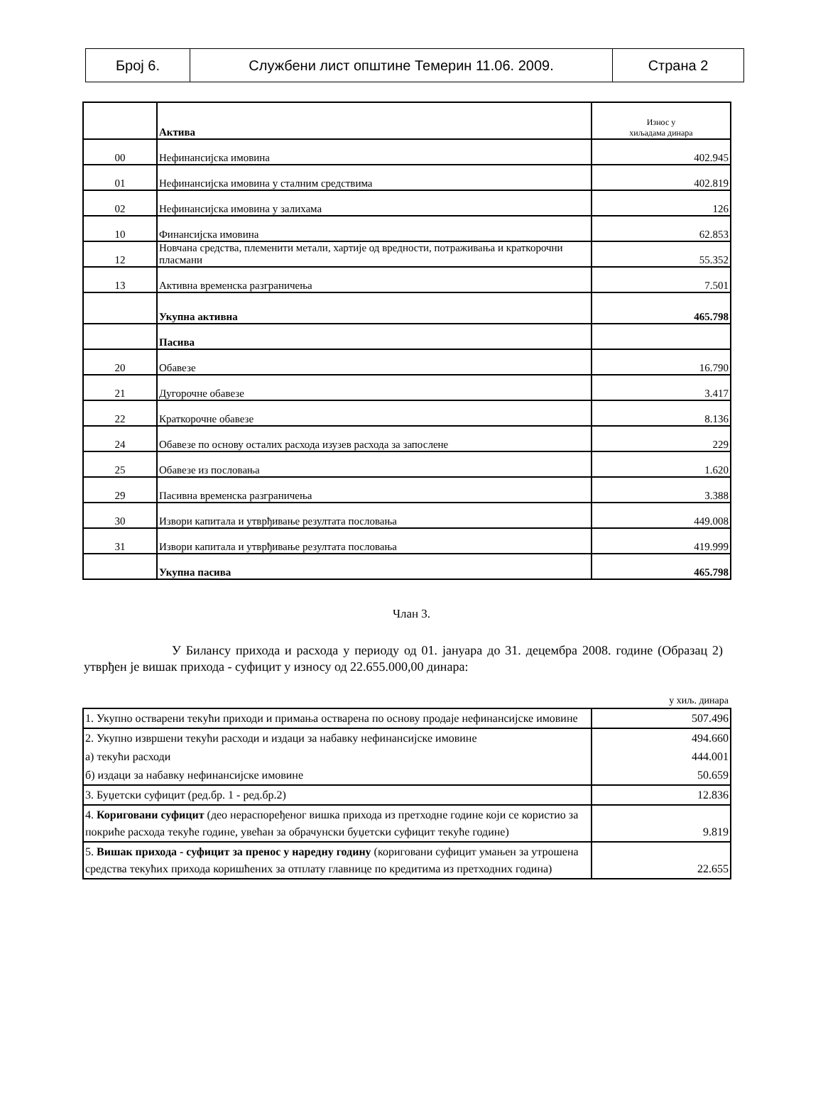| Број 6. | Службени лист општине Темерин 11.06. 2009. | Страна 2 |
| | Актива | Износ у хиљадама динара |
| 00 | Нефинансијска имовина | 402.945 |
| 01 | Нефинансијска имовина у сталним средствима | 402.819 |
| 02 | Нефинансијска имовина у залихама | 126 |
| 10 | Финансијска имовина | 62.853 |
| 12 | Новчана средства, племенити метали, хартије од вредности, потраживања и краткорочни пласмани | 55.352 |
| 13 | Активна временска разграничења | 7.501 |
| | Укупна активна | 465.798 |
| | Пасива | |
| 20 | Обавезе | 16.790 |
| 21 | Дугорочне обавезе | 3.417 |
| 22 | Краткорочне обавезе | 8.136 |
| 24 | Обавезе по основу осталих расхода изузев расхода за запослене | 229 |
| 25 | Обавезе из пословања | 1.620 |
| 29 | Пасивна временска разграничења | 3.388 |
| 30 | Извори капитала и утврђивање резултата пословања | 449.008 |
| 31 | Извори капитала и утврђивање резултата пословања | 419.999 |
| | Укупна пасива | 465.798 |
Члан 3.
У Билансу прихода и расхода у периоду од 01. јануара до 31. децембра 2008. године (Образац 2) утврђен је вишак прихода - суфицит у износу од 22.655.000,00 динара:
у хиљ. динара
| 1. Укупно остварени текући приходи и примања остварена по основу продаје нефинансијске имовине | 507.496 |
| 2. Укупно извршени текући расходи и издаци за набавку нефинансијске имовине | 494.660 |
| а) текући расходи | 444.001 |
| б) издаци за набавку нефинансијске имовине | 50.659 |
| 3. Буџетски суфицит (ред.бр. 1 - ред.бр.2) | 12.836 |
| 4. Кориговани суфицит (део нераспоређеног вишка прихода из претходне године који се користио за покриће расхода текуће године, увећан за обрачунски буџетски суфицит текуће године) | 9.819 |
| 5. Вишак прихода - суфицит за пренос у наредну годину (кориговани суфицит умањен за утрошена средства текућих прихода коришћених за отплату главнице по кредитима из претходних година) | 22.655 |